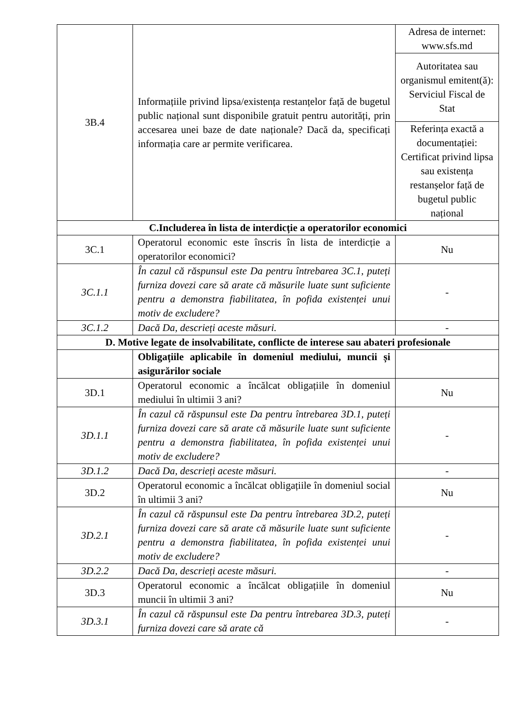| 3B.4 | Informațiile privind lipsa/existența restanțelor față de bugetul public național sunt disponibile gratuit pentru autorități, prin accesarea unei baze de date naționale? Dacă da, specificați informația care ar permite verificarea. | Adresa de internet: www.sfs.md |
| | | Autoritatea sau organismul emitent(ă): Serviciul Fiscal de Stat |
| | | Referința exactă a documentației: Certificat privind lipsa sau existența restanșelor față de bugetul public național |
| C.Includerea în lista de interdicție a operatorilor economici | | |
| 3C.1 | Operatorul economic este înscris în lista de interdicție a operatorilor economici? | Nu |
| 3C.1.1 | În cazul că răspunsul este Da pentru întrebarea 3C.1, puteți furniza dovezi care să arate că măsurile luate sunt suficiente pentru a demonstra fiabilitatea, în pofida existenței unui motiv de excludere? | - |
| 3C.1.2 | Dacă Da, descrieți aceste măsuri. | - |
| D. Motive legate de insolvabilitate, conflicte de interese sau abateri profesionale | | |
| | Obligațiile aplicabile în domeniul mediului, muncii și asigurărilor sociale | |
| 3D.1 | Operatorul economic a încălcat obligațiile în domeniul mediului în ultimii 3 ani? | Nu |
| 3D.1.1 | În cazul că răspunsul este Da pentru întrebarea 3D.1, puteți furniza dovezi care să arate că măsurile luate sunt suficiente pentru a demonstra fiabilitatea, în pofida existenței unui motiv de excludere? | - |
| 3D.1.2 | Dacă Da, descrieți aceste măsuri. | - |
| 3D.2 | Operatorul economic a încălcat obligațiile în domeniul social în ultimii 3 ani? | Nu |
| 3D.2.1 | În cazul că răspunsul este Da pentru întrebarea 3D.2, puteți furniza dovezi care să arate că măsurile luate sunt suficiente pentru a demonstra fiabilitatea, în pofida existenței unui motiv de excludere? | - |
| 3D.2.2 | Dacă Da, descrieți aceste măsuri. | - |
| 3D.3 | Operatorul economic a încălcat obligațiile în domeniul muncii în ultimii 3 ani? | Nu |
| 3D.3.1 | În cazul că răspunsul este Da pentru întrebarea 3D.3, puteți furniza dovezi care să arate că | - |